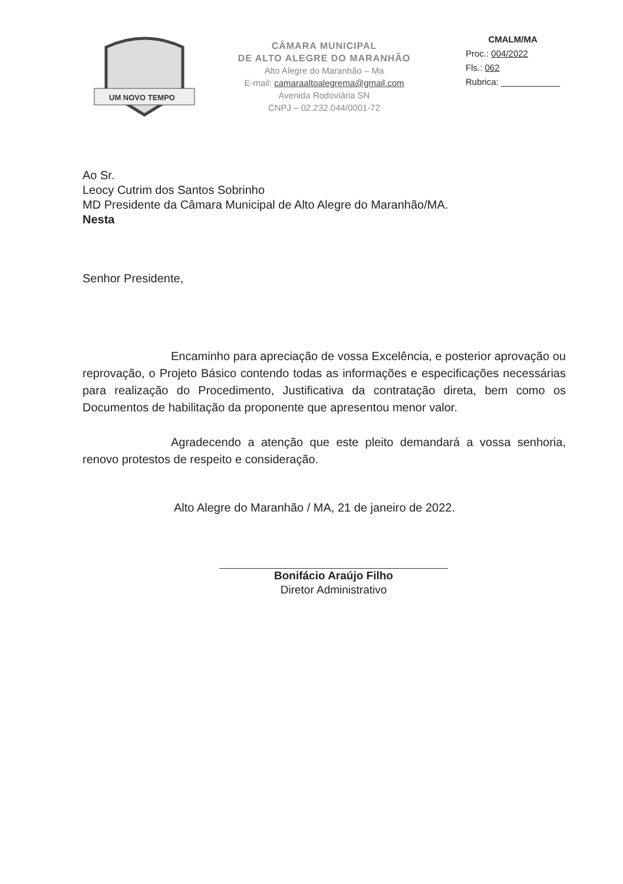UM NOVO TEMPO
CÂMARA MUNICIPAL
DE ALTO ALEGRE DO MARANHÃO
Alto Alegre do Maranhão – Ma
E-mail: camaraaltoalegrema@gmail.com
Avenida Rodoviária SN
CNPJ – 02.232.044/0001-72
CMALM/MA
Proc.: 004/2022
Fls.: 062
Rubrica: ____________
Ao Sr.
Leocy Cutrim dos Santos Sobrinho
MD Presidente da Câmara Municipal de Alto Alegre do Maranhão/MA.
Nesta
Senhor Presidente,
Encaminho para apreciação de vossa Excelência, e posterior aprovação ou reprovação, o Projeto Básico contendo todas as informações e especificações necessárias para realização do Procedimento, Justificativa da contratação direta, bem como os Documentos de habilitação da proponente que apresentou menor valor.
Agradecendo a atenção que este pleito demandará a vossa senhoria, renovo protestos de respeito e consideração.
Alto Alegre do Maranhão / MA, 21 de janeiro de 2022.
Bonifácio Araújo Filho
Diretor Administrativo